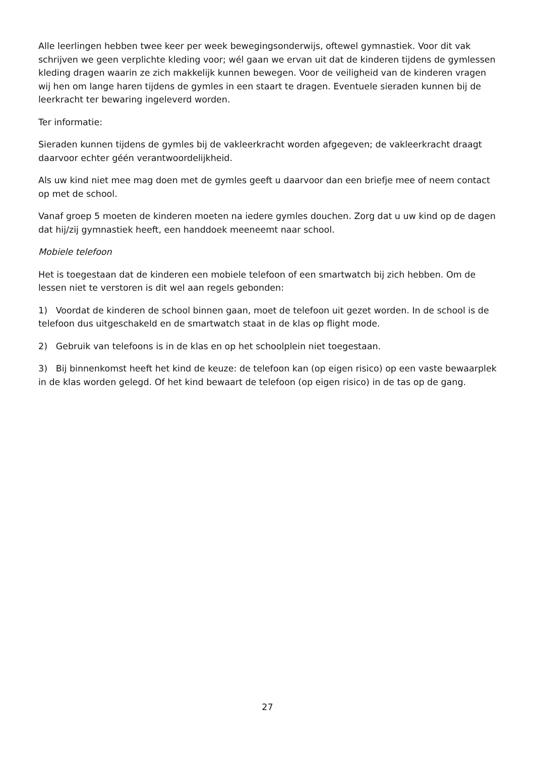Alle leerlingen hebben twee keer per week bewegingsonderwijs, oftewel gymnastiek. Voor dit vak schrijven we geen verplichte kleding voor; wél gaan we ervan uit dat de kinderen tijdens de gymlessen kleding dragen waarin ze zich makkelijk kunnen bewegen. Voor de veiligheid van de kinderen vragen wij hen om lange haren tijdens de gymles in een staart te dragen. Eventuele sieraden kunnen bij de leerkracht ter bewaring ingeleverd worden.
Ter informatie:
Sieraden kunnen tijdens de gymles bij de vakleerkracht worden afgegeven; de vakleerkracht draagt daarvoor echter géén verantwoordelijkheid.
Als uw kind niet mee mag doen met de gymles geeft u daarvoor dan een briefje mee of neem contact op met de school.
Vanaf groep 5 moeten de kinderen moeten na iedere gymles douchen. Zorg dat u uw kind op de dagen dat hij/zij gymnastiek heeft, een handdoek meeneemt naar school.
Mobiele telefoon
Het is toegestaan dat de kinderen een mobiele telefoon of een smartwatch bij zich hebben. Om de lessen niet te verstoren is dit wel aan regels gebonden:
1) Voordat de kinderen de school binnen gaan, moet de telefoon uit gezet worden. In de school is de telefoon dus uitgeschakeld en de smartwatch staat in de klas op flight mode.
2) Gebruik van telefoons is in de klas en op het schoolplein niet toegestaan.
3) Bij binnenkomst heeft het kind de keuze: de telefoon kan (op eigen risico) op een vaste bewaarplek in de klas worden gelegd. Of het kind bewaart de telefoon (op eigen risico) in de tas op de gang.
27